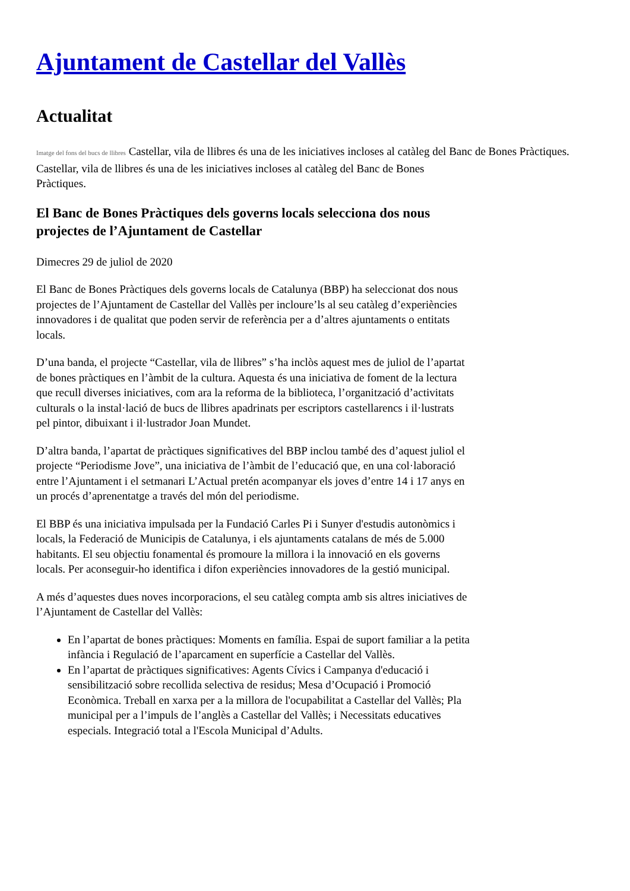Ajuntament de Castellar del Vallès
Actualitat
Imatge del fons del bucs de llibres Castellar, vila de llibres és una de les iniciatives incloses al catàleg del Banc de Bones Pràctiques.
Castellar, vila de llibres és una de les iniciatives incloses al catàleg del Banc de Bones Pràctiques.
El Banc de Bones Pràctiques dels governs locals selecciona dos nous projectes de l’Ajuntament de Castellar
Dimecres 29 de juliol de 2020
El Banc de Bones Pràctiques dels governs locals de Catalunya (BBP) ha seleccionat dos nous projectes de l’Ajuntament de Castellar del Vallès per incloure’ls al seu catàleg d’experiències innovadores i de qualitat que poden servir de referència per a d’altres ajuntaments o entitats locals.
D’una banda, el projecte “Castellar, vila de llibres” s’ha inclòs aquest mes de juliol de l’apartat de bones pràctiques en l’àmbit de la cultura. Aquesta és una iniciativa de foment de la lectura que recull diverses iniciatives, com ara la reforma de la biblioteca, l’organització d’activitats culturals o la instal·lació de bucs de llibres apadrinats per escriptors castellarencs i il·lustrats pel pintor, dibuixant i il·lustrador Joan Mundet.
D’altra banda, l’apartat de pràctiques significatives del BBP inclou també des d’aquest juliol el projecte “Periodisme Jove”, una iniciativa de l’àmbit de l’educació que, en una col·laboració entre l’Ajuntament i el setmanari L’Actual pretén acompanyar els joves d’entre 14 i 17 anys en un procés d’aprenentatge a través del món del periodisme.
El BBP és una iniciativa impulsada per la Fundació Carles Pi i Sunyer d'estudis autonòmics i locals, la Federació de Municipis de Catalunya, i els ajuntaments catalans de més de 5.000 habitants. El seu objectiu fonamental és promoure la millora i la innovació en els governs locals. Per aconseguir-ho identifica i difon experiències innovadores de la gestió municipal.
A més d’aquestes dues noves incorporacions, el seu catàleg compta amb sis altres iniciatives de l’Ajuntament de Castellar del Vallès:
En l’apartat de bones pràctiques: Moments en família. Espai de suport familiar a la petita infància i Regulació de l’aparcament en superfície a Castellar del Vallès.
En l’apartat de pràctiques significatives: Agents Cívics i Campanya d'educació i sensibilització sobre recollida selectiva de residus; Mesa d’Ocupació i Promoció Econòmica. Treball en xarxa per a la millora de l'ocupabilitat a Castellar del Vallès; Pla municipal per a l’impuls de l’anglès a Castellar del Vallès; i Necessitats educatives especials. Integració total a l'Escola Municipal d’Adults.